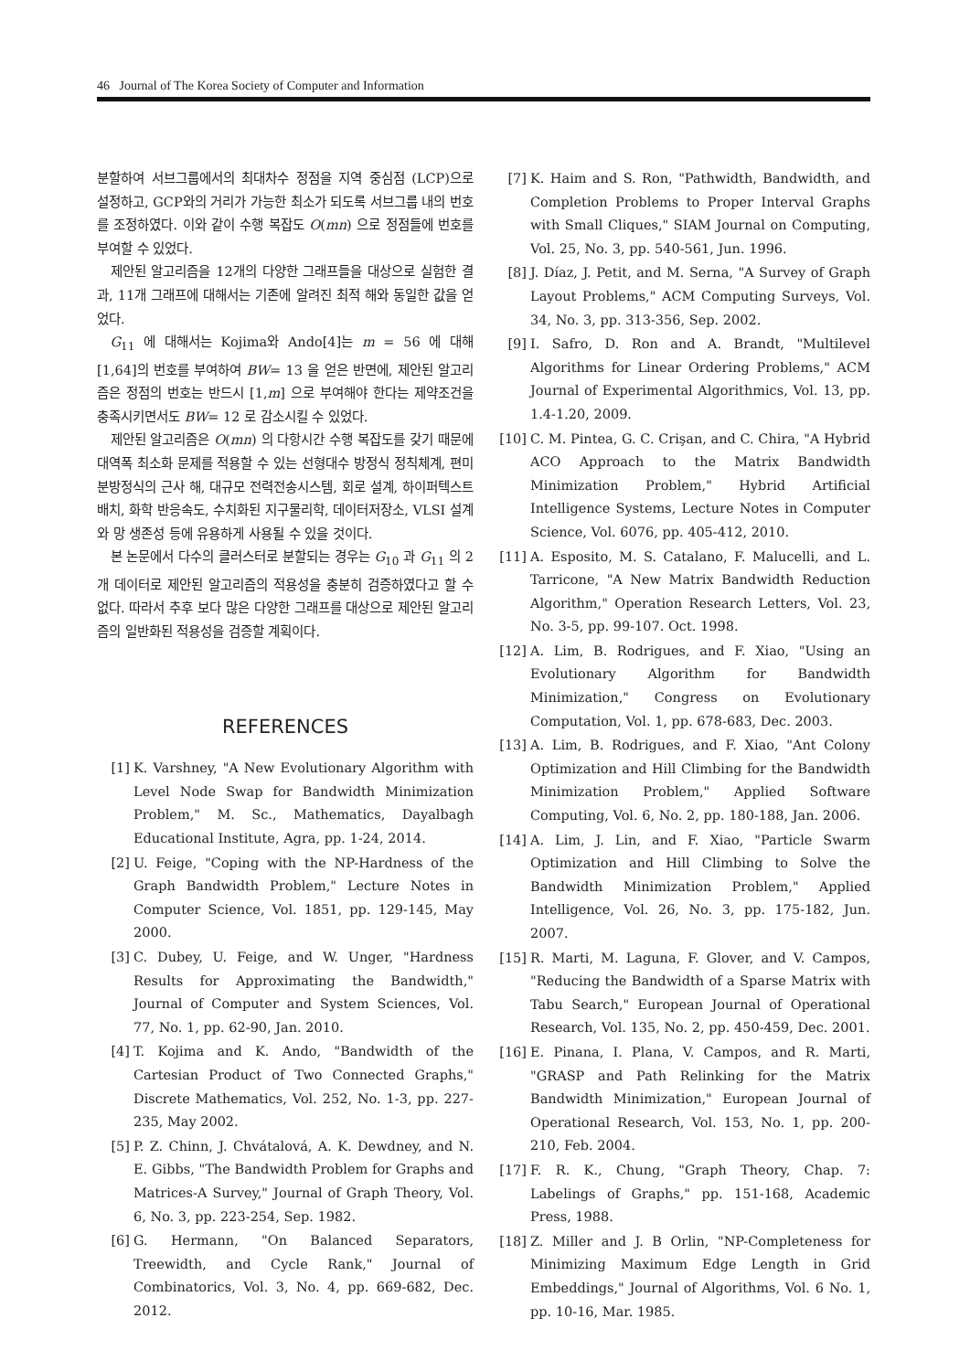46 Journal of The Korea Society of Computer and Information
분할하여 서브그룹에서의 최대차수 정점을 지역 중심점 (LCP)으로 설정하고, GCP와의 거리가 가능한 최소가 되도록 서브그룹 내의 번호를 조정하였다. 이와 같이 수행 복잡도 O(mn) 으로 정점들에 번호를 부여할 수 있었다.
제안된 알고리즘을 12개의 다양한 그래프들을 대상으로 실험한 결과, 11개 그래프에 대해서는 기존에 알려진 최적 해와 동일한 값을 얻었다.
G<sub>11</sub> 에 대해서는 Kojima와 Ando[4]는 m = 56 에 대해 [1,64]의 번호를 부여하여 BW= 13 을 얻은 반면에, 제안된 알고리즘은 정점의 번호는 반드시 [1,m] 으로 부여해야 한다는 제약조건을 충족시키면서도 BW= 12 로 감소시킬 수 있었다.
제안된 알고리즘은 O(mn) 의 다항시간 수행 복잡도를 갖기 때문에 대역폭 최소화 문제를 적용할 수 있는 선형대수 방정식 정칙체계, 편미분방정식의 근사 해, 대규모 전력전송시스템, 회로 설계, 하이퍼텍스트 배치, 화학 반응속도, 수치화된 지구물리학, 데이터저장소, VLSI 설계와 망 생존성 등에 유용하게 사용될 수 있을 것이다.
본 논문에서 다수의 클러스터로 분할되는 경우는 G<sub>10</sub> 과 G<sub>11</sub> 의 2개 데이터로 제안된 알고리즘의 적용성을 충분히 검증하였다고 할 수 없다. 따라서 추후 보다 많은 다양한 그래프를 대상으로 제안된 알고리즘의 일반화된 적용성을 검증할 계획이다.
REFERENCES
[1] K. Varshney, "A New Evolutionary Algorithm with Level Node Swap for Bandwidth Minimization Problem," M. Sc., Mathematics, Dayalbagh Educational Institute, Agra, pp. 1-24, 2014.
[2] U. Feige, "Coping with the NP-Hardness of the Graph Bandwidth Problem," Lecture Notes in Computer Science, Vol. 1851, pp. 129-145, May 2000.
[3] C. Dubey, U. Feige, and W. Unger, "Hardness Results for Approximating the Bandwidth," Journal of Computer and System Sciences, Vol. 77, No. 1, pp. 62-90, Jan. 2010.
[4] T. Kojima and K. Ando, "Bandwidth of the Cartesian Product of Two Connected Graphs," Discrete Mathematics, Vol. 252, No. 1-3, pp. 227-235, May 2002.
[5] P. Z. Chinn, J. Chvátalová, A. K. Dewdney, and N. E. Gibbs, "The Bandwidth Problem for Graphs and Matrices-A Survey," Journal of Graph Theory, Vol. 6, No. 3, pp. 223-254, Sep. 1982.
[6] G. Hermann, "On Balanced Separators, Treewidth, and Cycle Rank," Journal of Combinatorics, Vol. 3, No. 4, pp. 669-682, Dec. 2012.
[7] K. Haim and S. Ron, "Pathwidth, Bandwidth, and Completion Problems to Proper Interval Graphs with Small Cliques," SIAM Journal on Computing, Vol. 25, No. 3, pp. 540-561, Jun. 1996.
[8] J. Díaz, J. Petit, and M. Serna, "A Survey of Graph Layout Problems," ACM Computing Surveys, Vol. 34, No. 3, pp. 313-356, Sep. 2002.
[9] I. Safro, D. Ron and A. Brandt, "Multilevel Algorithms for Linear Ordering Problems," ACM Journal of Experimental Algorithmics, Vol. 13, pp. 1.4-1.20, 2009.
[10] C. M. Pintea, G. C. Crişan, and C. Chira, "A Hybrid ACO Approach to the Matrix Bandwidth Minimization Problem," Hybrid Artificial Intelligence Systems, Lecture Notes in Computer Science, Vol. 6076, pp. 405-412, 2010.
[11] A. Esposito, M. S. Catalano, F. Malucelli, and L. Tarricone, "A New Matrix Bandwidth Reduction Algorithm," Operation Research Letters, Vol. 23, No. 3-5, pp. 99-107. Oct. 1998.
[12] A. Lim, B. Rodrigues, and F. Xiao, "Using an Evolutionary Algorithm for Bandwidth Minimization," Congress on Evolutionary Computation, Vol. 1, pp. 678-683, Dec. 2003.
[13] A. Lim, B. Rodrigues, and F. Xiao, "Ant Colony Optimization and Hill Climbing for the Bandwidth Minimization Problem," Applied Software Computing, Vol. 6, No. 2, pp. 180-188, Jan. 2006.
[14] A. Lim, J. Lin, and F. Xiao, "Particle Swarm Optimization and Hill Climbing to Solve the Bandwidth Minimization Problem," Applied Intelligence, Vol. 26, No. 3, pp. 175-182, Jun. 2007.
[15] R. Marti, M. Laguna, F. Glover, and V. Campos, "Reducing the Bandwidth of a Sparse Matrix with Tabu Search," European Journal of Operational Research, Vol. 135, No. 2, pp. 450-459, Dec. 2001.
[16] E. Pinana, I. Plana, V. Campos, and R. Marti, "GRASP and Path Relinking for the Matrix Bandwidth Minimization," European Journal of Operational Research, Vol. 153, No. 1, pp. 200-210, Feb. 2004.
[17] F. R. K., Chung, "Graph Theory, Chap. 7: Labelings of Graphs," pp. 151-168, Academic Press, 1988.
[18] Z. Miller and J. B Orlin, "NP-Completeness for Minimizing Maximum Edge Length in Grid Embeddings," Journal of Algorithms, Vol. 6 No. 1, pp. 10-16, Mar. 1985.